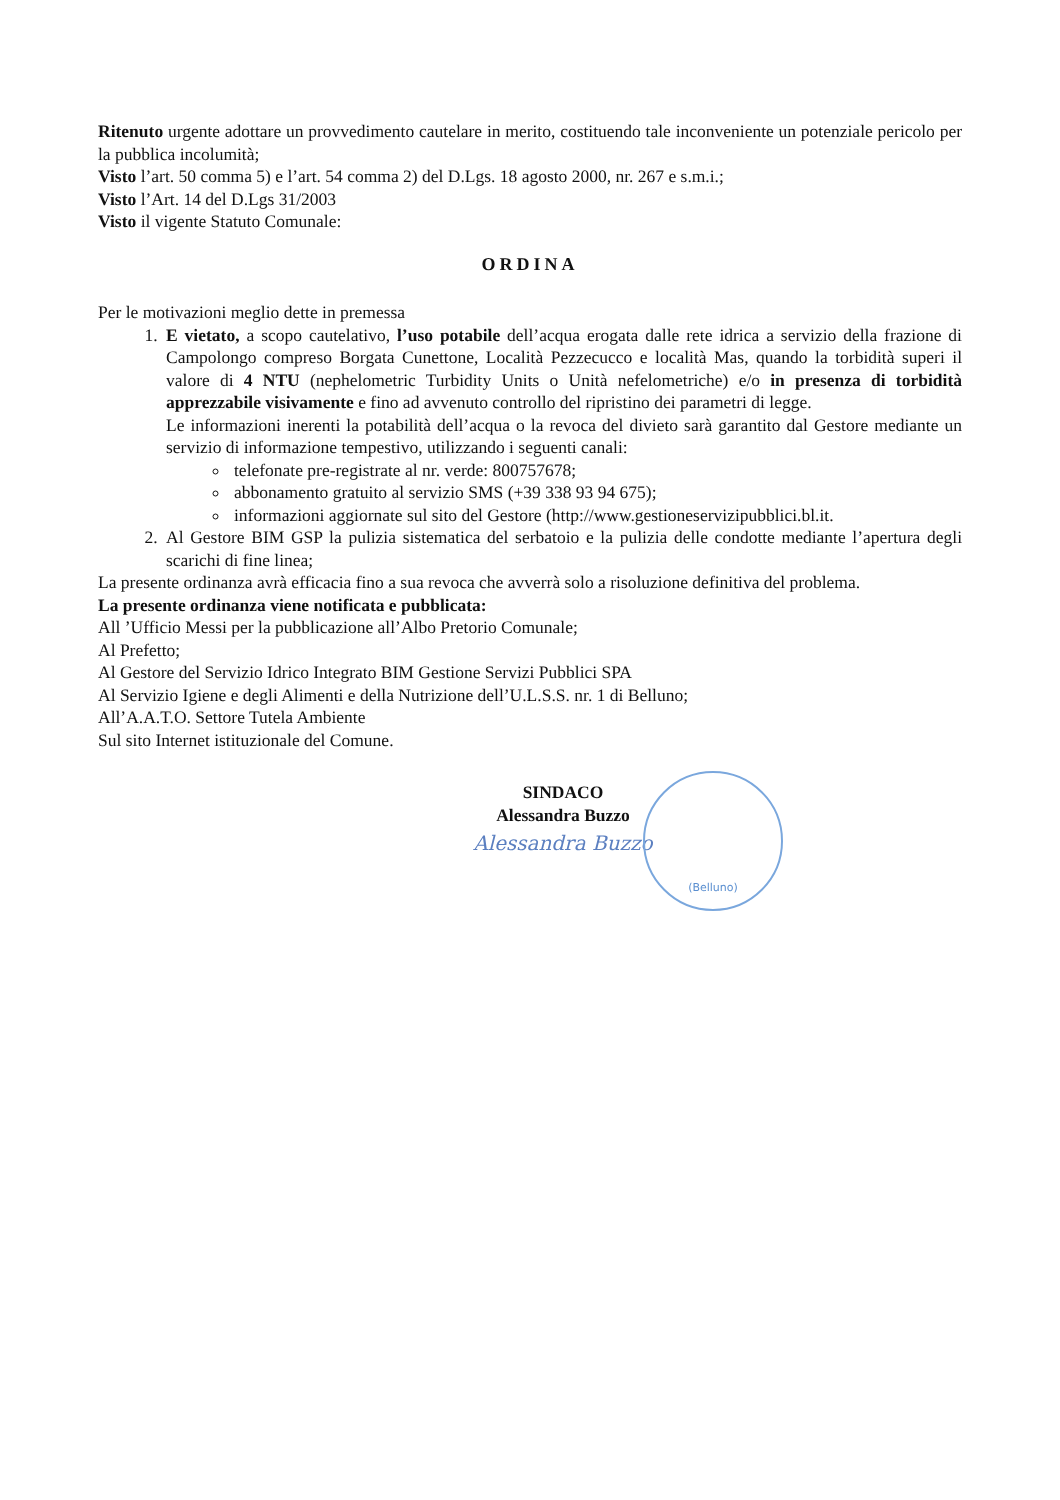Ritenuto urgente adottare un provvedimento cautelare in merito, costituendo tale inconveniente un potenziale pericolo per la pubblica incolumità;
Visto l’art. 50 comma 5) e l’art. 54 comma 2) del D.Lgs. 18 agosto 2000, nr. 267 e s.m.i.;
Visto l’Art. 14 del D.Lgs 31/2003
Visto il vigente Statuto Comunale:
ORDINA
Per le motivazioni meglio dette in premessa
1. E vietato, a scopo cautelativo, l’uso potabile dell’acqua erogata dalle rete idrica a servizio della frazione di Campolongo compreso Borgata Cunettone, Località Pezzecucco e località Mas, quando la torbidità superi il valore di 4 NTU (nephelometric Turbidity Units o Unità nefelometriche) e/o in presenza di torbidità apprezzabile visivamente e fino ad avvenuto controllo del ripristino dei parametri di legge.
Le informazioni inerenti la potabilità dell’acqua o la revoca del divieto sarà garantito dal Gestore mediante un servizio di informazione tempestivo, utilizzando i seguenti canali:
telefonate pre-registrate al nr. verde: 800757678;
abbonamento gratuito al servizio SMS (+39 338 93 94 675);
informazioni aggiornate sul sito del Gestore (http://www.gestioneservizipubblici.bl.it.
2. Al Gestore BIM GSP la pulizia sistematica del serbatoio e la pulizia delle condotte mediante l’apertura degli scarichi di fine linea;
La presente ordinanza avrà efficacia fino a sua revoca che avverrà solo a risoluzione definitiva del problema.
La presente ordinanza viene notificata e pubblicata:
All ’Ufficio Messi per la pubblicazione all’Albo Pretorio Comunale;
Al Prefetto;
Al Gestore del Servizio Idrico Integrato BIM Gestione Servizi Pubblici SPA
Al Servizio Igiene e degli Alimenti e della Nutrizione dell’U.L.S.S. nr. 1 di Belluno;
All’A.A.T.O. Settore Tutela Ambiente
Sul sito Internet istituzionale del Comune.
(Belluno)
SINDACO
Alessandra Buzzo
Alessandra Buzzo